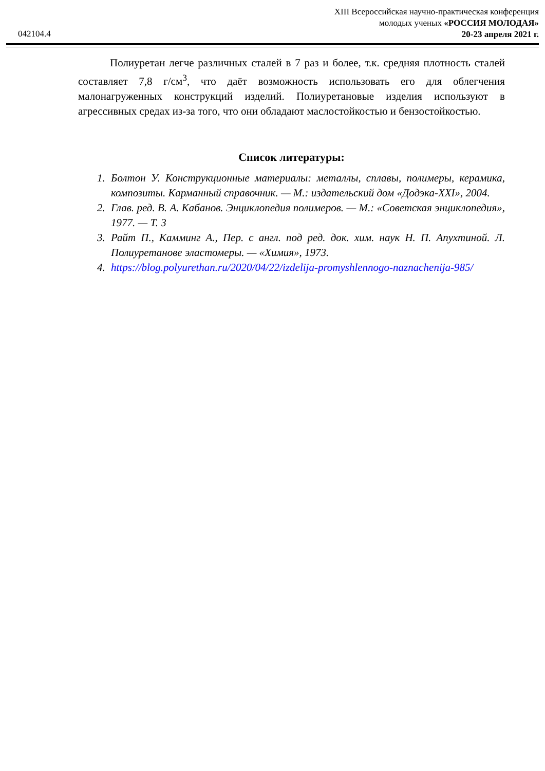XIII Всероссийская научно-практическая конференция
молодых ученых «РОССИЯ МОЛОДАЯ»
20-23 апреля 2021 г.
042104.4
Полиуретан легче различных сталей в 7 раз и более, т.к. средняя плотность сталей составляет 7,8 г/см<sup>3</sup>, что даёт возможность использовать его для облегчения малонагруженных конструкций изделий. Полиуретановые изделия используют в агрессивных средах из-за того, что они обладают маслостойкостью и бензостойкостью.
Список литературы:
1. Болтон У. Конструкционные материалы: металлы, сплавы, полимеры, керамика, композиты. Карманный справочник. — М.: издательский дом «Додэка-XXI», 2004.
2. Глав. ред. В. А. Кабанов. Энциклопедия полимеров. — М.: «Советская энциклопедия», 1977. — Т. 3
3. Райт П., Камминг А., Пер. с англ. под ред. док. хим. наук Н. П. Апухтиной. Л. Полиуретанове эластомеры. — «Химия», 1973.
4. https://blog.polyurethan.ru/2020/04/22/izdelija-promyshlennogo-naznachenija-985/